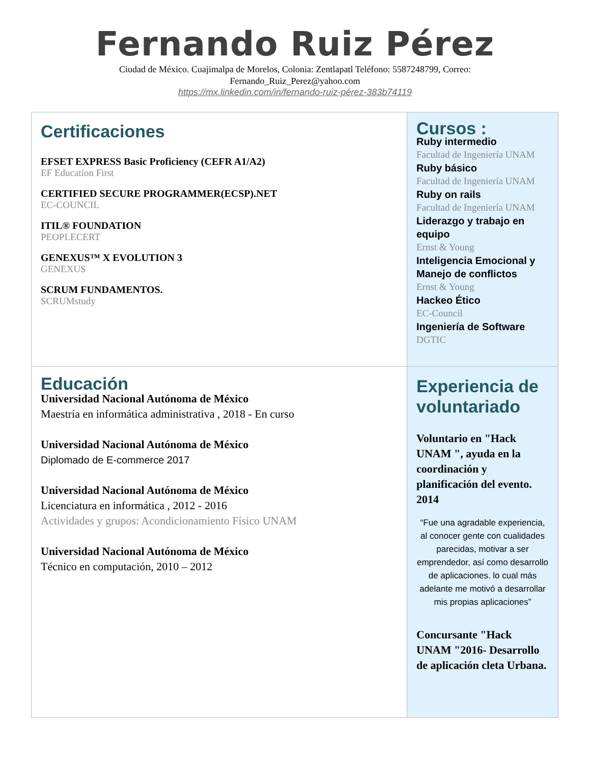Fernando Ruiz Pérez
Ciudad de México. Cuajimalpa de Morelos, Colonia: Zentlapatl Teléfono: 5587248799, Correo:
Fernando_Ruiz_Perez@yahoo.com
https://mx.linkedin.com/in/fernando-ruiz-pérez-383b74119
| Certificaciones EFSET EXPRESS Basic Proficiency (CEFR A1/A2) EF Education First CERTIFIED SECURE PROGRAMMER(ECSP).NET EC-COUNCIL ITIL® FOUNDATION PEOPLECERT GENEXUS™ X EVOLUTION 3 GENEXUS SCRUM FUNDAMENTOS. SCRUMstudy | Cursos : Ruby intermedio Facultad de Ingeniería UNAM Ruby básico Facultad de Ingeniería UNAM Ruby on rails Facultad de Ingeniería UNAM Liderazgo y trabajo en equipo Ernst & Young Inteligencia Emocional y Manejo de conflictos Ernst & Young Hackeo Ético EC-Council Ingeniería de Software DGTIC |
| Educación Universidad Nacional Autónoma de México Maestría en informática administrativa , 2018 - En curso Universidad Nacional Autónoma de México Diplomado de E-commerce 2017 Universidad Nacional Autónoma de México Licenciatura en informática , 2012 - 2016 Actividades y grupos: Acondicionamiento Físico UNAM Universidad Nacional Autónoma de México Técnico en computación, 2010 – 2012 | Experiencia de voluntariado Voluntario en "Hack UNAM ", ayuda en la coordinación y planificación del evento. 2014 “Fue una agradable experiencia, al conocer gente con cualidades parecidas, motivar a ser emprendedor, así como desarrollo de aplicaciones. lo cual más adelante me motivó a desarrollar mis propias aplicaciones” Concursante "Hack UNAM "2016- Desarrollo de aplicación cleta Urbana. |